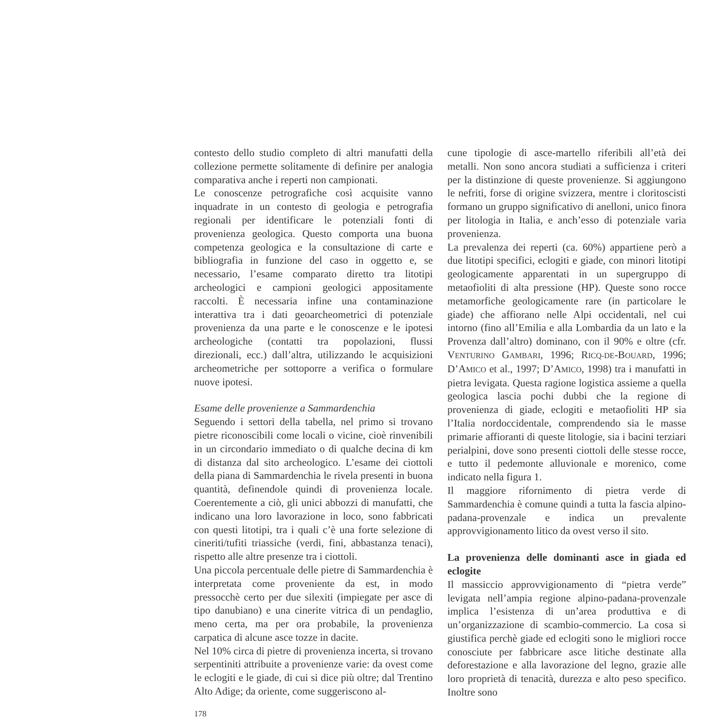contesto dello studio completo di altri manufatti della collezione permette solitamente di definire per analogia comparativa anche i reperti non campionati.
Le conoscenze petrografiche così acquisite vanno inquadrate in un contesto di geologia e petrografia regionali per identificare le potenziali fonti di provenienza geologica. Questo comporta una buona competenza geologica e la consultazione di carte e bibliografia in funzione del caso in oggetto e, se necessario, l’esame comparato diretto tra litotipi archeologici e campioni geologici appositamente raccolti. È necessaria infine una contaminazione interattiva tra i dati geoarcheometrici di potenziale provenienza da una parte e le conoscenze e le ipotesi archeologiche (contatti tra popolazioni, flussi direzionali, ecc.) dall’altra, utilizzando le acquisizioni archeometriche per sottoporre a verifica o formulare nuove ipotesi.
Esame delle provenienze a Sammardenchia
Seguendo i settori della tabella, nel primo si trovano pietre riconoscibili come locali o vicine, cioè rinvenibili in un circondario immediato o di qualche decina di km di distanza dal sito archeologico. L’esame dei ciottoli della piana di Sammardenchia le rivela presenti in buona quantità, definendole quindi di provenienza locale. Coerentemente a ciò, gli unici abbozzi di manufatti, che indicano una loro lavorazione in loco, sono fabbricati con questi litotipi, tra i quali c’è una forte selezione di cineriti/tufiti triassiche (verdi, fini, abbastanza tenaci), rispetto alle altre presenze tra i ciottoli.
Una piccola percentuale delle pietre di Sammardenchia è interpretata come proveniente da est, in modo pressocchè certo per due silexiti (impiegate per asce di tipo danubiano) e una cinerite vitrica di un pendaglio, meno certa, ma per ora probabile, la provenienza carpatica di alcune asce tozze in dacite.
Nel 10% circa di pietre di provenienza incerta, si trovano serpentiniti attribuite a provenienze varie: da ovest come le eclogiti e le giade, di cui si dice più oltre; dal Trentino Alto Adige; da oriente, come suggeriscono al-
cune tipologie di asce-martello riferibili all’età dei metalli. Non sono ancora studiati a sufficienza i criteri per la distinzione di queste provenienze. Si aggiungono le nefriti, forse di origine svizzera, mentre i cloritoscisti formano un gruppo significativo di anelloni, unico finora per litologia in Italia, e anch’esso di potenziale varia provenienza.
La prevalenza dei reperti (ca. 60%) appartiene però a due litotipi specifici, eclogiti e giade, con minori litotipi geologicamente apparentati in un supergruppo di metaofioliti di alta pressione (HP). Queste sono rocce metamorfiche geologicamente rare (in particolare le giade) che affiorano nelle Alpi occidentali, nel cui intorno (fino all’Emilia e alla Lombardia da un lato e la Provenza dall’altro) dominano, con il 90% e oltre (cfr. VENTURINO GAMBARI, 1996; RICQ-DE-BOUARD, 1996; D’AMICO et al., 1997; D’AMICO, 1998) tra i manufatti in pietra levigata. Questa ragione logistica assieme a quella geologica lascia pochi dubbi che la regione di provenienza di giade, eclogiti e metaofioliti HP sia l’Italia nordoccidentale, comprendendo sia le masse primarie affioranti di queste litologie, sia i bacini terziari perialpini, dove sono presenti ciottoli delle stesse rocce, e tutto il pedemonte alluvionale e morenico, come indicato nella figura 1.
Il maggiore rifornimento di pietra verde di Sammardenchia è comune quindi a tutta la fascia alpino-padana-provenzale e indica un prevalente approvvigionamento litico da ovest verso il sito.
La provenienza delle dominanti asce in giada ed eclogite
Il massiccio approvvigionamento di “pietra verde” levigata nell’ampia regione alpino-padana-provenzale implica l’esistenza di un’area produttiva e di un’organizzazione di scambio-commercio. La cosa si giustifica perchè giade ed eclogiti sono le migliori rocce conosciute per fabbricare asce litiche destinate alla deforestazione e alla lavorazione del legno, grazie alle loro proprietà di tenacità, durezza e alto peso specifico. Inoltre sono
178